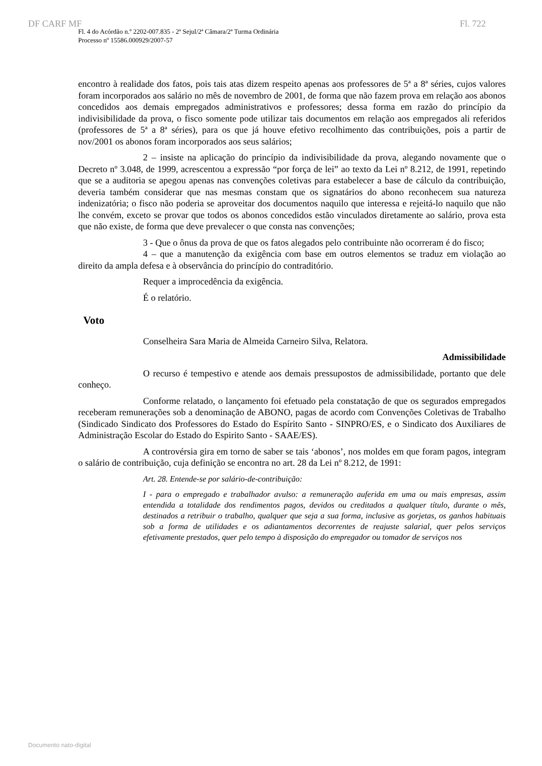DF CARF MF Fl. 722
Fl. 4 do Acórdão n.º 2202-007.835 - 2ª Sejul/2ª Câmara/2ª Turma Ordinária
Processo nº 15586.000929/2007-57
encontro à realidade dos fatos, pois tais atas dizem respeito apenas aos professores de 5ª a 8ª séries, cujos valores foram incorporados aos salário no mês de novembro de 2001, de forma que não fazem prova em relação aos abonos concedidos aos demais empregados administrativos e professores; dessa forma em razão do princípio da indivisibilidade da prova, o fisco somente pode utilizar tais documentos em relação aos empregados ali referidos (professores de 5ª a 8ª séries), para os que já houve efetivo recolhimento das contribuições, pois a partir de nov/2001 os abonos foram incorporados aos seus salários;
2 – insiste na aplicação do princípio da indivisibilidade da prova, alegando novamente que o Decreto nº 3.048, de 1999, acrescentou a expressão “por força de lei” ao texto da Lei nº 8.212, de 1991, repetindo que se a auditoria se apegou apenas nas convenções coletivas para estabelecer a base de cálculo da contribuição, deveria também considerar que nas mesmas constam que os signatários do abono reconhecem sua natureza indenizatória; o fisco não poderia se aproveitar dos documentos naquilo que interessa e rejeitá-lo naquilo que não lhe convém, exceto se provar que todos os abonos concedidos estão vinculados diretamente ao salário, prova esta que não existe, de forma que deve prevalecer o que consta nas convenções;
3 - Que o ônus da prova de que os fatos alegados pelo contribuinte não ocorreram é do fisco;
4 – que a manutenção da exigência com base em outros elementos se traduz em violação ao direito da ampla defesa e à observância do princípio do contraditório.
Requer a improcedência da exigência.
É o relatório.
Voto
Conselheira Sara Maria de Almeida Carneiro Silva, Relatora.
Admissibilidade
O recurso é tempestivo e atende aos demais pressupostos de admissibilidade, portanto que dele conheço.
Conforme relatado, o lançamento foi efetuado pela constatação de que os segurados empregados receberam remunerações sob a denominação de ABONO, pagas de acordo com Convenções Coletivas de Trabalho (Sindicado Sindicato dos Professores do Estado do Espírito Santo - SINPRO/ES, e o Sindicato dos Auxiliares de Administração Escolar do Estado do Espirito Santo - SAAE/ES).
A controvérsia gira em torno de saber se tais ‘abonos’, nos moldes em que foram pagos, integram o salário de contribuição, cuja definição se encontra no art. 28 da Lei nº 8.212, de 1991:
Art. 28. Entende-se por salário-de-contribuição:
I - para o empregado e trabalhador avulso: a remuneração auferida em uma ou mais empresas, assim entendida a totalidade dos rendimentos pagos, devidos ou creditados a qualquer título, durante o mês, destinados a retribuir o trabalho, qualquer que seja a sua forma, inclusive as gorjetas, os ganhos habituais sob a forma de utilidades e os adiantamentos decorrentes de reajuste salarial, quer pelos serviços efetivamente prestados, quer pelo tempo à disposição do empregador ou tomador de serviços nos
Documento nato-digital